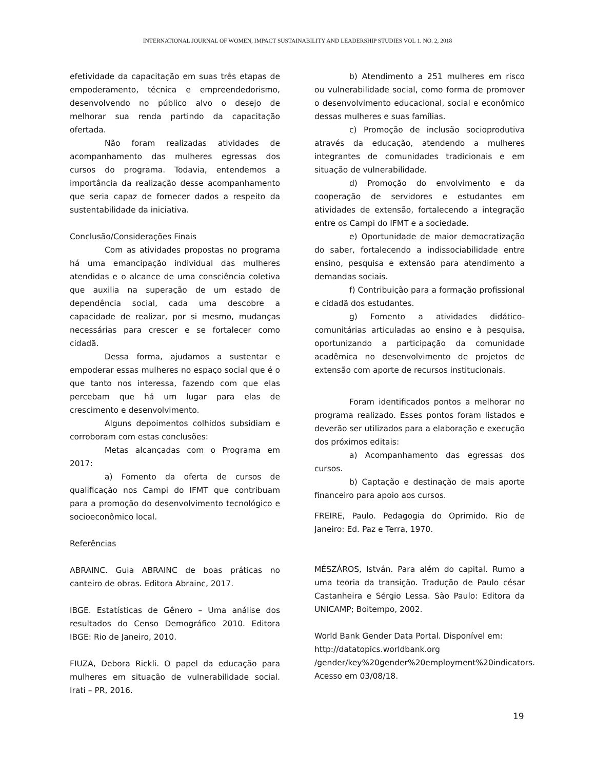INTERNATIONAL JOURNAL OF WOMEN, IMPACT SUSTAINABILITY AND LEADERSHIP STUDIES VOL 1. NO. 2, 2018
efetividade da capacitação em suas três etapas de empoderamento, técnica e empreendedorismo, desenvolvendo no público alvo o desejo de melhorar sua renda partindo da capacitação ofertada.
Não foram realizadas atividades de acompanhamento das mulheres egressas dos cursos do programa. Todavia, entendemos a importância da realização desse acompanhamento que seria capaz de fornecer dados a respeito da sustentabilidade da iniciativa.
Conclusão/Considerações Finais
Com as atividades propostas no programa há uma emancipação individual das mulheres atendidas e o alcance de uma consciência coletiva que auxilia na superação de um estado de dependência social, cada uma descobre a capacidade de realizar, por si mesmo, mudanças necessárias para crescer e se fortalecer como cidadã.
Dessa forma, ajudamos a sustentar e empoderar essas mulheres no espaço social que é o que tanto nos interessa, fazendo com que elas percebam que há um lugar para elas de crescimento e desenvolvimento.
Alguns depoimentos colhidos subsidiam e corroboram com estas conclusões:
Metas alcançadas com o Programa em 2017:
a) Fomento da oferta de cursos de qualificação nos Campi do IFMT que contribuam para a promoção do desenvolvimento tecnológico e socioeconômico local.
Referências
ABRAINC. Guia ABRAINC de boas práticas no canteiro de obras. Editora Abrainc, 2017.
IBGE. Estatísticas de Gênero – Uma análise dos resultados do Censo Demográfico 2010. Editora IBGE: Rio de Janeiro, 2010.
FIUZA, Debora Rickli. O papel da educação para mulheres em situação de vulnerabilidade social. Irati – PR, 2016.
b) Atendimento a 251 mulheres em risco ou vulnerabilidade social, como forma de promover o desenvolvimento educacional, social e econômico dessas mulheres e suas famílias.
c) Promoção de inclusão socioprodutiva através da educação, atendendo a mulheres integrantes de comunidades tradicionais e em situação de vulnerabilidade.
d) Promoção do envolvimento e da cooperação de servidores e estudantes em atividades de extensão, fortalecendo a integração entre os Campi do IFMT e a sociedade.
e) Oportunidade de maior democratização do saber, fortalecendo a indissociabilidade entre ensino, pesquisa e extensão para atendimento a demandas sociais.
f) Contribuição para a formação profissional e cidadã dos estudantes.
g) Fomento a atividades didático-comunitárias articuladas ao ensino e à pesquisa, oportunizando a participação da comunidade acadêmica no desenvolvimento de projetos de extensão com aporte de recursos institucionais.
Foram identificados pontos a melhorar no programa realizado. Esses pontos foram listados e deverão ser utilizados para a elaboração e execução dos próximos editais:
a) Acompanhamento das egressas dos cursos.
b) Captação e destinação de mais aporte financeiro para apoio aos cursos.
FREIRE, Paulo. Pedagogia do Oprimido. Rio de Janeiro: Ed. Paz e Terra, 1970.
MÉSZÁROS, István. Para além do capital. Rumo a uma teoria da transição. Tradução de Paulo césar Castanheira e Sérgio Lessa. São Paulo: Editora da UNICAMP; Boitempo, 2002.
World Bank Gender Data Portal. Disponível em: http://datatopics.worldbank.org /gender/key%20gender%20employment%20indicators. Acesso em 03/08/18.
19